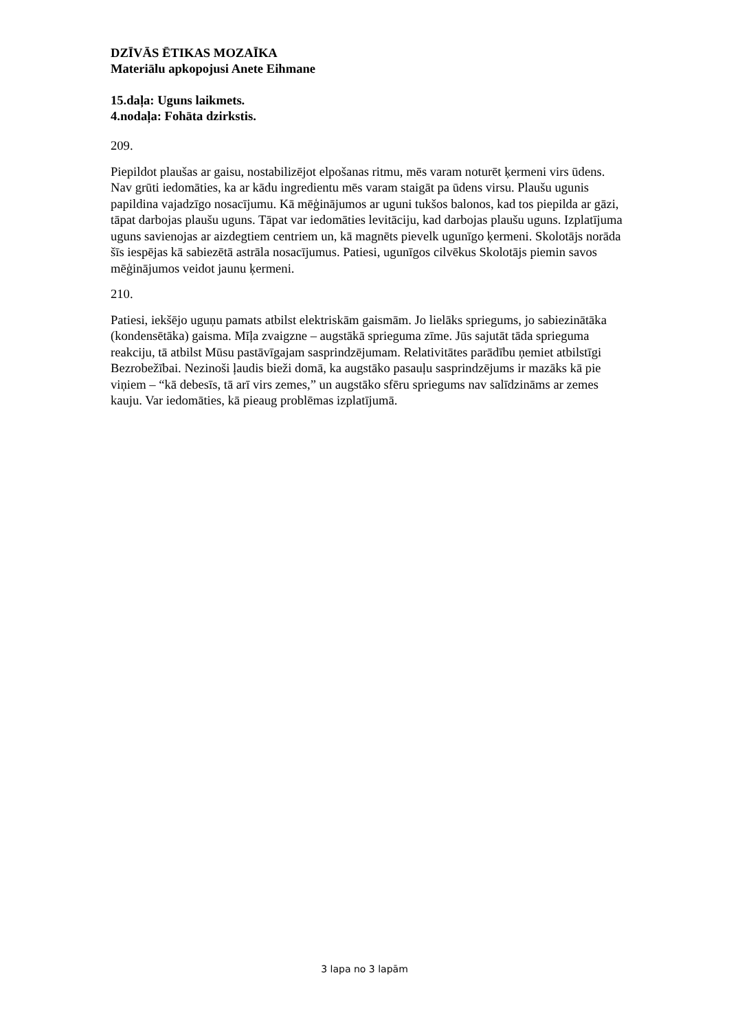DZĪVĀS ĒTIKAS MOZAĪKA
Materiālu apkopojusi Anete Eihmane
15.daļa: Uguns laikmets.
4.nodaļa: Fohāta dzirkstis.
209.
Piepildot plaušas ar gaisu, nostabilizējot elpošanas ritmu, mēs varam noturēt ķermeni virs ūdens. Nav grūti iedomāties, ka ar kādu ingredientu mēs varam staigāt pa ūdens virsu. Plaušu ugunis papildina vajadzīgo nosacījumu. Kā mēģinājumos ar uguni tukšos balonos, kad tos piepilda ar gāzi, tāpat darbojas plaušu uguns. Tāpat var iedomāties levitāciju, kad darbojas plaušu uguns. Izplatījuma uguns savienojas ar aizdegtiem centriem un, kā magnēts pievelk ugunīgo ķermeni. Skolotājs norāda šīs iespējas kā sabiezētā astrāla nosacījumus. Patiesi, ugunīgos cilvēkus Skolotājs piemin savos mēģinājumos veidot jaunu ķermeni.
210.
Patiesi, iekšējo uguņu pamats atbilst elektriskām gaismām. Jo lielāks spriegums, jo sabiezinātāka (kondensētāka) gaisma. Mīļa zvaigzne – augstākā sprieguma zīme. Jūs sajutāt tāda sprieguma reakciju, tā atbilst Mūsu pastāvīgajam sasprindzējumam. Relativitātes parādību ņemiet atbilstīgi Bezrobežībai. Nezinoši ļaudis bieži domā, ka augstāko pasauļu sasprindzējums ir mazāks kā pie viņiem – “kā debesīs, tā arī virs zemes,” un augstāko sfēru spriegums nav salīdzināms ar zemes kauju. Var iedomāties, kā pieaug problēmas izplatījumā.
3 lapa no 3 lapām